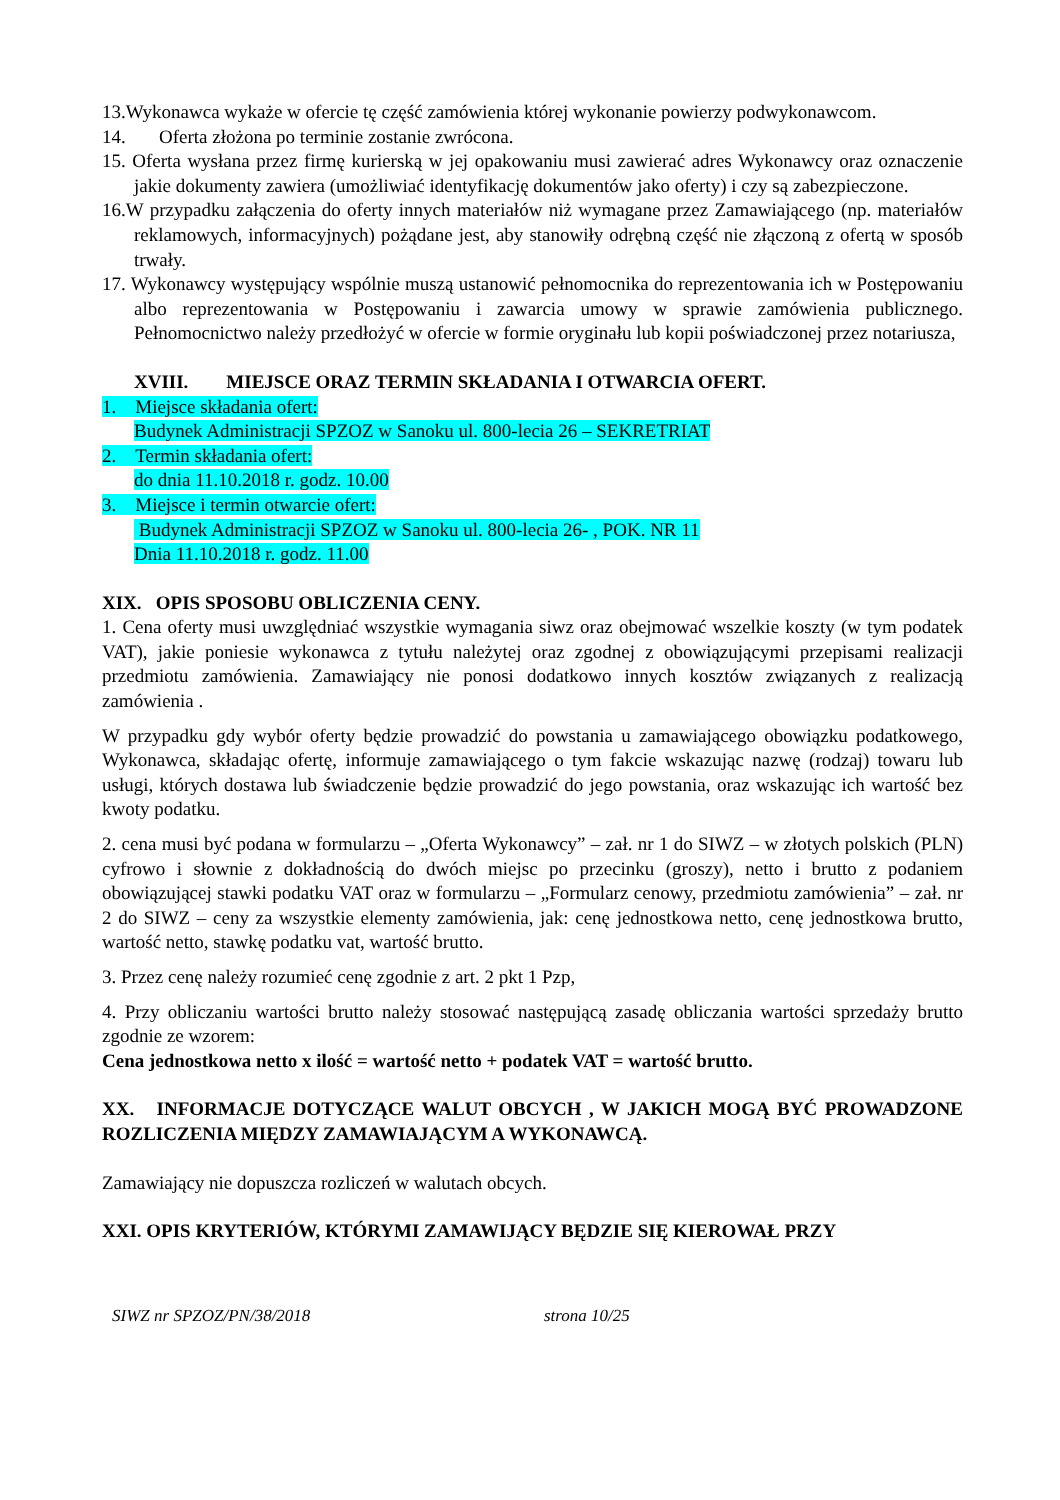13.Wykonawca wykaże w ofercie tę część zamówienia której wykonanie powierzy podwykonawcom.
14. Oferta złożona po terminie zostanie zwrócona.
15. Oferta wysłana przez firmę kurierską w jej opakowaniu musi zawierać adres Wykonawcy oraz oznaczenie jakie dokumenty zawiera (umożliwiać identyfikację dokumentów jako oferty) i czy są zabezpieczone.
16.W przypadku załączenia do oferty innych materiałów niż wymagane przez Zamawiającego (np. materiałów reklamowych, informacyjnych) pożądane jest, aby stanowiły odrębną część nie złączoną z ofertą w sposób trwały.
17. Wykonawcy występujący wspólnie muszą ustanowić pełnomocnika do reprezentowania ich w Postępowaniu albo reprezentowania w Postępowaniu i zawarcia umowy w sprawie zamówienia publicznego. Pełnomocnictwo należy przedłożyć w ofercie w formie oryginału lub kopii poświadczonej przez notariusza,
XVIII. MIEJSCE ORAZ TERMIN SKŁADANIA I OTWARCIA OFERT.
1. Miejsce składania ofert:
Budynek Administracji SPZOZ w Sanoku ul. 800-lecia 26 – SEKRETRIAT
2. Termin składania ofert:
do dnia 11.10.2018 r. godz. 10.00
3. Miejsce i termin otwarcie ofert:
Budynek Administracji SPZOZ w Sanoku ul. 800-lecia 26- , POK. NR 11
Dnia 11.10.2018 r. godz. 11.00
XIX. OPIS SPOSOBU OBLICZENIA CENY.
1. Cena oferty musi uwzględniać wszystkie wymagania siwz oraz obejmować wszelkie koszty (w tym podatek VAT), jakie poniesie wykonawca z tytułu należytej oraz zgodnej z obowiązującymi przepisami realizacji przedmiotu zamówienia. Zamawiający nie ponosi dodatkowo innych kosztów związanych z realizacją zamówienia .
W przypadku gdy wybór oferty będzie prowadzić do powstania u zamawiającego obowiązku podatkowego, Wykonawca, składając ofertę, informuje zamawiającego o tym fakcie wskazując nazwę (rodzaj) towaru lub usługi, których dostawa lub świadczenie będzie prowadzić do jego powstania, oraz wskazując ich wartość bez kwoty podatku.
2. cena musi być podana w formularzu – „Oferta Wykonawcy” – zał. nr 1 do SIWZ – w złotych polskich (PLN) cyfrowo i słownie z dokładnością do dwóch miejsc po przecinku (groszy), netto i brutto z podaniem obowiązującej stawki podatku VAT oraz w formularzu – „Formularz cenowy, przedmiotu zamówienia” – zał. nr 2 do SIWZ – ceny za wszystkie elementy zamówienia, jak: cenę jednostkowa netto, cenę jednostkowa brutto, wartość netto, stawkę podatku vat, wartość brutto.
3. Przez cenę należy rozumieć cenę zgodnie z art. 2 pkt 1 Pzp,
4. Przy obliczaniu wartości brutto należy stosować następującą zasadę obliczania wartości sprzedaży brutto zgodnie ze wzorem:
Cena jednostkowa netto x ilość = wartość netto + podatek VAT = wartość brutto.
XX. INFORMACJE DOTYCZĄCE WALUT OBCYCH , W JAKICH MOGĄ BYĆ PROWADZONE ROZLICZENIA MIĘDZY ZAMAWIAJĄCYM A WYKONAWCĄ.
Zamawiający nie dopuszcza rozliczeń w walutach obcych.
XXI. OPIS KRYTERIÓW, KTÓRYMI ZAMAWIJĄCY BĘDZIE SIĘ KIEROWAŁ PRZY
SIWZ nr SPZOZ/PN/38/2018 strona 10/25